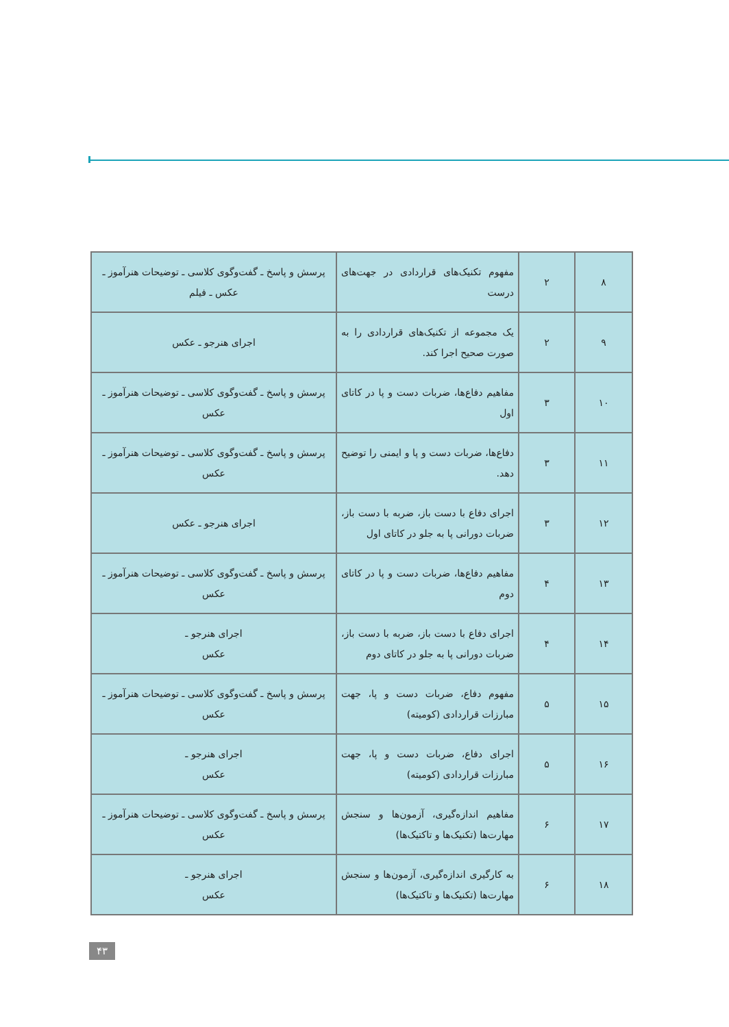| ۸ | ۲ | مفهوم تکنیک‌های قراردادی در جهت‌های درست | پرسش و پاسخ ـ گفت‌وگوی کلاسی ـ توضیحات هنرآموز ـ عکس ـ فیلم |
| ۹ | ۲ | یک مجموعه از تکنیک‌های قراردادی را به صورت صحیح اجرا کند. | اجرای هنرجو ـ عکس |
| ۱۰ | ۳ | مفاهیم دفاع‌ها، ضربات دست و پا در کاتای اول | پرسش و پاسخ ـ گفت‌وگوی کلاسی ـ توضیحات هنرآموز ـ عکس |
| ۱۱ | ۳ | دفاع‌ها، ضربات دست و پا و ایمنی را توضیح دهد. | پرسش و پاسخ ـ گفت‌وگوی کلاسی ـ توضیحات هنرآموز ـ عکس |
| ۱۲ | ۳ | اجرای دفاع با دست باز، ضربه با دست باز، ضربات دورانی پا به جلو در کاتای اول | اجرای هنرجو ـ عکس |
| ۱۳ | ۴ | مفاهیم دفاع‌ها، ضربات دست و پا در کاتای دوم | پرسش و پاسخ ـ گفت‌وگوی کلاسی ـ توضیحات هنرآموز ـ عکس |
| ۱۴ | ۴ | اجرای دفاع با دست باز، ضربه با دست باز، ضربات دورانی پا به جلو در کاتای دوم | اجرای هنرجو ـ عکس |
| ۱۵ | ۵ | مفهوم دفاع، ضربات دست و پا، جهت مبارزات قراردادی (کومیته) | پرسش و پاسخ ـ گفت‌وگوی کلاسی ـ توضیحات هنرآموز ـ عکس |
| ۱۶ | ۵ | اجرای دفاع، ضربات دست و پا، جهت مبارزات قراردادی (کومیته) | اجرای هنرجو ـ عکس |
| ۱۷ | ۶ | مفاهیم اندازه‌گیری، آزمون‌ها و سنجش مهارت‌ها (تکنیک‌ها و تاکتیک‌ها) | پرسش و پاسخ ـ گفت‌وگوی کلاسی ـ توضیحات هنرآموز ـ عکس |
| ۱۸ | ۶ | به کارگیری اندازه‌گیری، آزمون‌ها و سنجش مهارت‌ها (تکنیک‌ها و تاکتیک‌ها) | اجرای هنرجو ـ عکس |
۴۳